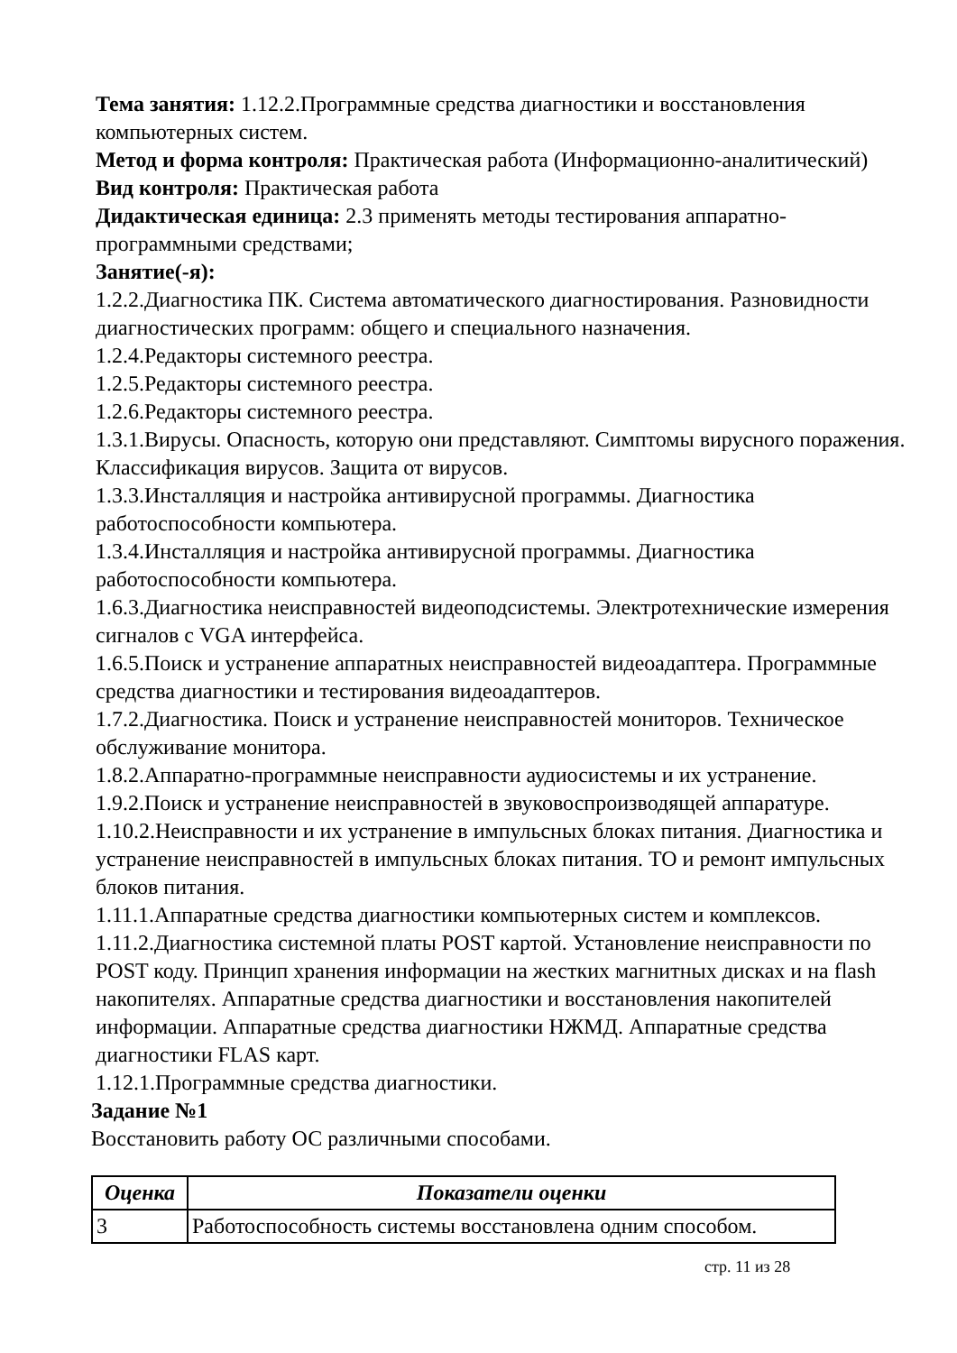Тема занятия: 1.12.2.Программные средства диагностики и восстановления компьютерных систем.
Метод и форма контроля: Практическая работа (Информационно-аналитический)
Вид контроля: Практическая работа
Дидактическая единица: 2.3 применять методы тестирования аппаратно-программными средствами;
Занятие(-я):
1.2.2.Диагностика ПК. Система автоматического диагностирования. Разновидности диагностических программ: общего и специального назначения.
1.2.4.Редакторы системного реестра.
1.2.5.Редакторы системного реестра.
1.2.6.Редакторы системного реестра.
1.3.1.Вирусы. Опасность, которую они представляют. Симптомы вирусного поражения. Классификация вирусов. Защита от вирусов.
1.3.3.Инсталляция и настройка антивирусной программы. Диагностика работоспособности компьютера.
1.3.4.Инсталляция и настройка антивирусной программы. Диагностика работоспособности компьютера.
1.6.3.Диагностика неисправностей видеоподсистемы. Электротехнические измерения сигналов с VGA интерфейса.
1.6.5.Поиск и устранение аппаратных неисправностей видеоадаптера. Программные средства диагностики и тестирования видеоадаптеров.
1.7.2.Диагностика. Поиск и устранение неисправностей мониторов. Техническое обслуживание монитора.
1.8.2.Аппаратно-программные неисправности аудиосистемы и их устранение.
1.9.2.Поиск и устранение неисправностей в звуковоспроизводящей аппаратуре.
1.10.2.Неисправности и их устранение в импульсных блоках питания. Диагностика и устранение неисправностей в импульсных блоках питания. ТО и ремонт импульсных блоков питания.
1.11.1.Аппаратные средства диагностики компьютерных систем и комплексов.
1.11.2.Диагностика системной платы POST картой. Установление неисправности по POST коду. Принцип хранения информации на жестких магнитных дисках и на flash накопителях. Аппаратные средства диагностики и восстановления накопителей информации. Аппаратные средства диагностики НЖМД. Аппаратные средства диагностики FLAS карт.
1.12.1.Программные средства диагностики.
Задание №1
Восстановить работу ОС различными способами.
| Оценка | Показатели оценки |
| --- | --- |
| 3 | Работоспособность системы восстановлена одним способом. |
стр. 11 из 28